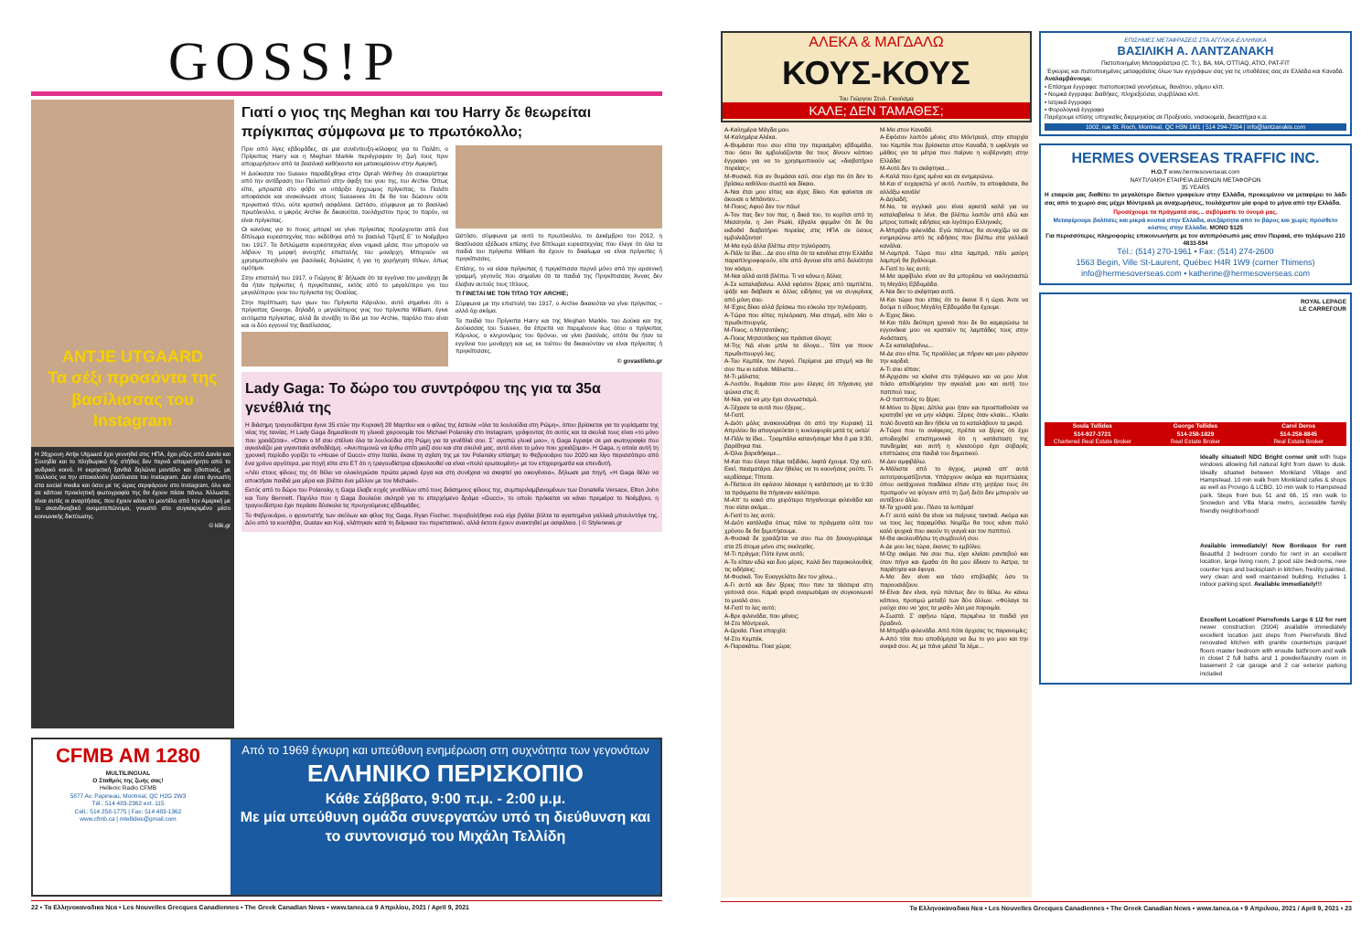GOSS!P
ANTJE UTGAARD
Τα σέξι προσόντα της βασίλισσας του Instagram
Η 26χρονη Antje Utgaard έχει γεννηθεί στις ΗΠΑ, έχει ρίζες από Δανία και Σουηδία και το πληθωρικό της στήθος δεν περνά απαρατήρητο από το ανδρικό κοινό. Η εκρηκτική ξανθιά δηλώνει μοντέλο και ηθοποιός, με πολλούς να την αποκαλούν βασίλισσα του Instagram. Δεν είναι άγνωστη στα social media και όσοι με τις ώρες σερφάρουν στο Instagram, όλο και σε κάποια προκλητική φωτογραφία της θα έχουν πέσει πάνω. Άλλωστε, είναι αυτές οι αναρτήσεις, που έχουν κάνει το μοντέλο από την Αμερική με το σκανδιναβικό ονοματεπώνυμο, γνωστό στο συγκεκριμένο μέσο κοινωνικής δικτύωσης.
© klik.gr
Γιατί ο γιος της Meghan και του Harry δε θεωρείται πρίγκιπας σύμφωνα με το πρωτόκολλο;
Πριν από λίγες εβδομάδες, σε μια συνέντευξη-κόλαφος για το Παλάτι, ο Πρίγκιπας Harry και η Meghan Markle περιέγραψαν τη ζωή τους πριν αποχωρήσουν από τα βασιλικά καθήκοντα και μετακομίσουν στην Αμερική.
Η Δούκισσα του Sussex παραδέχθηκε στην Oprah Winfrey ότι σοκαρίστηκε από την αντίδραση του Παλατιού στην άφιξη του γιου της, του Archie. Όπως είπε, μπροστά στο φόβο να υπάρξει έγχρωμος πρίγκιπας, το Παλάτι αποφάσισε και ανακοίνωσε στους Sussexes ότι δε θα του δώσουν ούτε πριγκιπικό τίτλο, ούτε κρατική ασφάλεια. Ωστόσο, σύμφωνα με το βασιλικό πρωτόκολλο, ο μικρός Archie δε δικαιούται, τουλάχιστον προς το παρόν, να είναι πρίγκιπας.
Οι κανόνες για το ποιος μπορεί να γίνει πρίγκιπας προέρχονται από ένα δίπλωμα ευρεσιτεχνίας που εκδόθηκε από το βασιλιά Τζορτζ Ε΄ το Νοέμβριο του 1917. Τα διπλώματα ευρεσιτεχνίας είναι νομικά μέσα, που μπορούν να λάβουν τη μορφή ανοιχτής επιστολής του μονάρχη. Μπορούν να χρησιμοποιηθούν για βασιλικές δηλώσεις ή για τη χορήγηση τίτλων, όπως ομότιμοι.
Στην επιστολή του 1917, ο Γιώργος Β' δήλωσε ότι τα εγγόνια του μονάρχη δε θα ήταν πρίγκιπες ή πριγκίπισσες, εκτός από το μεγαλύτερο γιο του μεγαλύτερου γιου του πρίγκιπα της Ουαλίας.
Στην περίπτωση των γιων του Πρίγκιπα Κάρολου, αυτό σημαίνει ότι ο πρίγκιπας George, δηλαδή ο μεγαλύτερος γιος του πρίγκιπα William, έγινε αυτόματα πρίγκιπας, αλλά δε συνέβη το ίδιο με τον Archie, παρόλο που είναι και οι δύο εγγονοί της Βασίλισσας.
Ωστόσο, σύμφωνα με αυτό το πρωτόκολλο, το Δεκέμβριο του 2012, η Βασίλισσα εξέδωσε επίσης ένα δίπλωμα ευρεσιτεχνίας που έλεγε ότι όλα τα παιδιά του πρίγκιπα William θα έχουν το δικαίωμα να είναι πρίγκιπες ή πριγκίπισσες.
Επίσης, το να είσαι πρίγκιπας ή πριγκίπισσα περνά μόνο από την αρσενική γραμμή, γεγονός που σημαίνει ότι τα παιδιά της Πριγκίπισσας Άννας δεν έλαβαν αυτούς τους τίτλους.
ΤΙ ΓΙΝΕΤΑΙ ΜΕ ΤΟΝ ΤΙΤΛΟ ΤΟΥ ARCHIE;
Σύμφωνα με την επιστολή του 1917, ο Archie δικαιούται να γίνει πρίγκιπας – αλλά όχι ακόμα.
Τα παιδιά του Πρίγκιπα Harry και της Meghan Markle, του Δούκα και της Δούκισσας του Sussex, θα έπρεπε να περιμένουν έως ότου ο πρίγκιπας Κάρολος, ο κληρονόμος του θρόνου, να γίνει βασιλιάς, οπότε θα ήταν τα εγγόνια του μονάρχη και ως εκ τούτου θα δικαιούνταν να είναι πρίγκιπες ή πριγκίπισσες.
© govastileto.gr
Lady Gaga: Το δώρο του συντρόφου της για τα 35α γενέθλιά της
Η διάσημη τραγουδίστρια έγινε 35 ετών την Κυριακή 28 Μαρτίου και ο φίλος της έστειλε «όλα τα λουλούδια στη Ρώμη», όπου βρίσκεται για τα γυρίσματα της νέας της ταινίας. Η Lady Gaga δημοσίευσε τη γλυκιά χειρονομία του Michael Polansky στο Instagram, γράφοντας ότι αυτός και τα σκυλιά τους είναι «το μόνο που χρειάζεται». «Όταν ο bf σου στέλνει όλα τα λουλούδια στη Ρώμη για τα γενέθλιά σου. Σ΄ αγαπώ γλυκέ μου», η Gaga έγραψε σε μια φωτογραφία που αγκαλιάζει μια γιγαντιαία ανθοδέσμη. «Ανυπομονώ να έρθω σπίτι μαζί σου και στα σκυλιά μας, αυτό είναι το μόνο που χρειάζομαι». Η Gaga, η οποία αυτή τη χρονική περίοδο γυρίζει το «House of Gucci» στην Ιταλία, έκανε τη σχέση της με τον Polansky επίσημη το Φεβρουάριο του 2020 και λίγο περισσότερο από ένα χρόνο αργότερα, μια πηγή είπε στο ET ότι η τραγουδίστρια εξακολουθεί να είναι «πολύ ερωτευμένη» με τον επιχειρηματία και επενδυτή.
«Λέει στους φίλους της ότι θέλει να ολοκληρώσει πρώτα μερικά έργα και στη συνέχεια να σκεφτεί για οικογένεια», δήλωσε μια πηγή. «Η Gaga θέλει να αποκτήσει παιδιά μια μέρα και βλέπει ένα μέλλον με τον Michael».
Εκτός από το δώρο του Polansky, η Gaga έλαβε ευχές γενεθλίων από τους διάσημους φίλους της, συμπεριλαμβανομένων των Donatella Versace, Elton John και Tony Bennett. Παρόλο που η Gaga δουλεύει σκληρά για το επερχόμενο δράμα «Gucci», το οποίο πρόκειται να κάνει πρεμιέρα το Νοέμβριο, η τραγουδίστρια έχει περάσει δύσκολα τις προηγούμενες εβδομάδες.
Το Φεβρουάριο, ο φροντιστής των σκύλων και φίλος της Gaga, Ryan Fischer, πυροβολήθηκε ενώ είχε βγάλει βόλτα τα αγαπημένα γαλλικά μπουλντόγκ της. Δύο από τα κουτάβια, Gustav και Koji, κλάπηκαν κατά τη διάρκεια του περιστατικού, αλλά έκτοτε έχουν ανακτηθεί με ασφάλεια. | © Stylenews.gr
CFMB AM 1280
MULTILINGUAL
Ο Σταθμός της ζωής σας!
Hellenic Radio CFMB
5877 Av. Papineau, Montréal, QC H2G 2W3
Tél.: 514 483-2362 ext. 115
Cell.: 514 258-1775 | Fax: 514 483-1362
www.cfmb.ca | mtellides@gmail.com
Από το 1969 έγκυρη και υπεύθυνη ενημέρωση στη συχνότητα των γεγονότων
ΕΛΛΗΝΙΚΟ ΠΕΡΙΣΚΟΠΙΟ
Κάθε Σάββατο, 9:00 π.μ. - 2:00 μ.μ.
Με μία υπεύθυνη ομάδα συνεργατών υπό τη διεύθυνση και το συντονισμό του Μιχάλη Τελλίδη
22 • Τα Ελληνοκαναδικα Νεα • Les Nouvelles Grecques Canadiennes • The Greek Canadian News • www.tanea.ca 9 Απριλίου, 2021 / April 9, 2021
ΑΛΕΚΑ & ΜΑΓΔΑΛΩ
ΚΟΥΣ-ΚΟΥΣ
Του Γιώργου Στυλ. Γκιούσμα
ΚΑΛΕ; ΔΕΝ ΤΑΜΑΘΕΣ;
Α-Καλημέρα Μάγδα μου.
Μ-Καλημέρα Αλέκα.
Α-Θυμάσαι που σου είπα την περασμένη εβδομάδα, που όσοι θα εμβολιάζονται θα τους δίνουν κάποιο έγγραφο για να το χρησιμοποιούν ως «διαβατήριο πορείας»;
Μ-Φυσικά. Και αν θυμάσαι εσύ, σου είχα πει ότι δεν το βρίσκω καθόλου σωστό και δίκαιο.
Α-Ναι έτσι μου είπες και είχες δίκιο. Και φαίνεται σε άκουσε ο Μπάιντεν...
Μ-Ποιος; Αφού δεν τον πάω!
Α-Τον πας δεν τον πας, η δικιά του, το κορίτσι από τη Μεσσηνία, η Jen Psaki, έβγαλε φιρμάνι ότι δε θα εκδοθεί διαβατήριο πορείας στις ΗΠΑ σε όσους εμβολιάζονται!
Μ-Μα εγώ άλλα βλέπω στην τηλεόραση.
Α-Πάλι τα ίδια... Δε σου είπα ότι τα κανάλια στην Ελλάδα παραπληροφορούν, είτε από άγνοια είτε από δολιότητα τον κόσμο.
Μ-Ναι αλλά αυτά βλέπω. Τι να κάνω η δόλια;
Α-Σε καταλαβαίνω. Αλλά εφόσον ξέρεις από ταμπλέτα, ψάξε και διάβασε κι άλλες ειδήσεις για να συγκρίνεις από μόνη σου.
Μ-Έχεις δίκιο αλλά βρίσκω πιο εύκολο την τηλεόραση.
Α-Τώρα που είπες τηλεόραση. Μια στιγμή, κάτι λέει ο πρωθυπουργός.
Μ-Ποιος, ο Μητσοτάκης;
Α-Ποιος Μητσοτάκης και πράσινα άλογα;
Μ-Της ΝΔ είναι μπλε τα άλογα... Τότε για ποιον πρωθυπουργό λες;
Α-Του Κεμπέκ, τον Λεγκό. Περίμενε μια στιγμή και θα σου πω κι εσένα. Μάλιστα...
Μ-Τι μάλιστα;
Α-Λοιπόν, θυμάσαι που μου έλεγες ότι πήγαινες για ψώνια στις 8;
Μ-Ναι, για να μην έχει συνωστισμό.
Α-Ξέχασε τα αυτά που ήξερες..
Μ-Γιατί;
Α-Διότι μόλις ανακοινώθηκε ότι από την Κυριακή 11 Απριλίου θα απαγορεύεται η κυκλοφορία μετά τις οκτώ!
Μ-Πάλι τα ίδια... Τραμπάλα κατανήσαμε! Μια 8 μια 9:30, βαρέθηκα πια.
Α-Όλοι βαρεθήκαμε...
Μ-Και που έλεγα πάμε ταξιδάκι, λεφτά έχουμε. Όχι εσύ. Εκεί, πεισματάρα. Δεν ήθελες να το κουνήσεις ρούπι. Τι κερδίσαμε; Τίποτα.
Α-Πίστευα ότι εφόσον λάσκαρε η κατάσταση με το 9:30 τα πράγματα θα πήγαιναν καλύτερα.
Μ-Απ' το κακό στο χειρότερο πηγαίνουμε φιλενάδα και που είσαι ακόμα...
Α-Γιατί το λες αυτό;
Μ-Διότι κατάλαβα όπως πάνε τα πράγματα ούτε του χρόνου δε θα ξεμυτήσουμε.
Α-Φυσικά δε χρειάζεται να σου πω ότι ξαναγυρίσαμε στα 25 άτομα μόνο στις εκκλησίες.
Μ-Τι πράγμα; Πότε έγινε αυτό;
Α-Το είπαν εδώ και δυο μέρες. Καλά δεν παρακολουθείς τις ειδήσεις;
Μ-Φυσικά. Τον Ευαγγελάτο δεν τον χάνω...
Α-Γι αυτό και δεν ξέρεις που παν τα τέσσερα στη γειτονιά σου. Καμιά φορά αναρωτιέμαι αν συγκοινωνεί το μυαλό σου.
Μ-Γιατί το λες αυτό;
Α-Βρε φιλενάδα, που μένεις;
Μ-Στο Μόντρεαλ.
Α-Ωραία. Ποια επαρχία;
Μ-Στο Κεμπέκ.
Α-Παρακάτω. Ποια χώρα;
Μ-Μα στον Καναδά.
Α-Εφόσον λοιπόν μένεις στο Μόντρεαλ, στην επαρχία του Κεμπέκ που βρίσκεται στον Καναδά, τι ωφέλησε να μάθεις για τα μέτρα που παίρνει η κυβέρνηση στην Ελλάδα;
Μ-Αυτό δεν το σκέφτηκα...
Α-Καλά που έχεις εμένα και σε ενημερώνω.
Μ-Και σ' ευχαριστώ γι' αυτό. Λοιπόν, το αποφάσισα, θα αλλάξω κανάλι!
Α-Δηλαδή;
Μ-Να, τα αγγλικά μου είναι αρκετά καλά για να καταλαβαίνω τι λένε. Θα βλέπω λοιπόν από εδώ και μπρος τοπικές ειδήσεις και λιγότερο Ελληνικές.
Α-Μπράβο φιλενάδα. Εγώ πάντως θα συνεχίζω να σε ενημερώνω από τις ειδήσεις που βλέπω στα γαλλικά κανάλια.
Μ-Λαμπρά. Τώρα που είπα λαμπρά, πάλι μαύρη λαμπρή θα βγάλουμε.
Α-Γιατί το λες αυτό;
Μ-Μα αμφίβολο είναι αν θα μπορέσω να εκκλησιαστώ τη Μεγάλη Εβδομάδα.
Α-Ναι δεν το σκέφτηκα αυτό.
Μ-Και τώρα που είπες ότι το έκανε 8 η ώρα. Άντε να δούμε τι είδους Μεγάλη Εβδομάδα θα έχουμε.
Α-Έχεις δίκιο.
Μ-Και πάλι δεύτερη χρονιά που δε θα καμαρώσω τα εγγονάκια μου να κρατούν τις λαμπάδες τους στην Ανάσταση.
Α-Σε καταλαβαίνω...
Μ-Δε σου είπα. Τις προάλλες με πήραν και μου ράγισαν την καρδιά.
Α-Τι σου είπαν;
Μ-Άρχισαν να κλαίνε στο τηλέφωνο και να μου λένε πόσο αποθύμησαν την αγκαλιά μου και αυτή του παππού τους.
Α-Ο παππούς το ξέρει;
Μ-Μόνο το ξέρει; Δίπλα μου ήταν και προσπαθούσε να κρατηθεί για να μην κλάψει. Ξέρεις όταν κλαίει... Κλαίει πολύ δυνατά και δεν ήθελε να το καταλάβουν τα μικρά.
Α-Τώρα που το ανέφερες, πρέπει να ξέρεις ότι έχει αποδειχθεί επιστημονικά ότι η κατάσταση της πανδημίας και αυτή η κλεισούρα έχει σοβαρές επιπτώσεις στα παιδιά του δημοτικού.
Μ-Δεν αμφιβάλω.
Α-Μάλιστα από το άγχος, μερικά απ' αυτά αυτοτραυματίζονται. Υπάρχουν ακόμα και περιπτώσεις όπου οκτάχρονα παιδάκια είπαν στη μητέρα τους ότι προτιμούν να φύγουν από τη ζωή διότι δεν μπορούν να αντέξουν άλλο.
Μ-Τα χρυσά μου. Πόσο τα λυπάμαι!
Α-Γι' αυτό καλό θα είναι να παίρνεις τακτικά. Ακόμα και να τους λες παραμύθια. Νομίζω θα τους κάνει πολύ καλό ψυχικά που ακούν τη γιαγιά και τον παππού.
Μ-Θα ακολουθήσω τη συμβουλή σου.
Α-Δε μου λες τώρα, έκανες το εμβόλιο;
Μ-Όχι ακόμα. Να σου πω, είχα κλείσει ραντεβού και όταν πήγα και έμαθα ότι θα μου έδιναν το Άστρα, τα παράτησα και έφυγα.
Α-Μα δεν είναι και τόσο επιβλαβές όσο το παρουσιάζουν.
Μ-Είναι δεν είναι, εγώ πάντως δεν το θέλω. Αν κάνω κάποιο, προτιμώ μεταξύ των δύο άλλων. «Φύλαγε τα ρούχα σου να 'χεις τα μισά» λέει μια παροιμία.
Α-Σωστά. Σ' αφήνω τώρα, περιμένω τα παιδιά για βραδινό.
Μ-Μπράβο φιλενάδα. Από πότε άρχισες τις παρανομίες;
Α-Από τότε που αποθύμησα να δω το γιο μου και την ανιψιά σου. Ας με πάνε μέσα! Τα λέμε...
ΕΠΙΣΗΜΕΣ ΜΕΤΑΦΡΑΣΕΙΣ ΣΤΑ ΑΓΓΛΙΚΑ-ΕΛΛΗΝΙΚΑ
ΒΑΣΙΛΙΚΗ Α. ΛΑΝΤΖΑΝΑΚΗ
Πιστοποιημένη Μεταφράστρια (C. Tr.), BA, MA, OTTIAQ, ATIO, PAT-FIT
Έγκυρες και πιστοποιημένες μεταφράσεις όλων των εγγράφων σας για τις υποθέσεις σας σε Ελλάδα και Καναδά.
Αναλαμβάνουμε:
• Επίσημα έγγραφα: πιστοποιητικά γεννήσεως, θανάτου, γάμου κλπ.
• Νομικά έγγραφα: διαθήκες, πληρεξούσια, συμβόλαια κλπ.
• Ιατρικά έγγραφα
• Φορολογικά έγγραφα
Παρέχουμε επίσης υπηρεσίες διερμηνείας σε Προξενείο, νοσοκομεία, δικαστήρια κ.α.
1002, rue St. Roch, Montreal, QC H3N 1M1 | 514 294-7204 | info@lantzanakis.com
HERMES OVERSEAS TRAFFIC INC.
H.O.T www.hermesoverseas.com
ΝΑΥΤΙΛΙΑΚΗ ΕΤΑΙΡΕΙΑ ΔΙΕΘΝΩΝ ΜΕΤΑΦΟΡΩΝ
35 YEARS
Η εταιρεία μας διαθέτει το μεγαλύτερο δίκτυο γραφείων στην Ελλάδα, προκειμένου να μεταφέρει το λάδι σας από το χωριό σας μέχρι Μόντρεαλ με αναχωρήσεις, τουλάχιστον μία φορά το μήνα από την Ελλάδα.
Προσέχουμε τα πράγματά σας... σεβόμαστε το όνομά μας.
Μεταφέρουμε βαλίτσες και μικρά κουτιά στην Ελλάδα, ανεξάρτητα από το βάρος και χωρίς πρόσθετο κόστος στην Ελλάδα. ΜΟΝΟ $125
Για περισσότερες πληροφορίες επικοινωνήστε με τον αντιπρόσωπό μας στον Πειραιά, στο τηλέφωνο 210 4833-594
Tél.: (514) 270-1961 • Fax: (514) 274-2600
1563 Begin, Ville St-Laurent, Québec H4R 1W9 (corner Thimens)
info@hermesoverseas.com • katherine@hermesoverseas.com
ROYAL LEPAGE
LE CARREFOUR
Soula Tellides
514-927-3721
Chartered Real Estate Broker
George Tellides
514-258-1829
Real Estate Broker
Carol Deros
514-258-8845
Real Estate Broker
Ideally situated! NDG Bright corner unit with huge windows allowing full natural light from dawn to dusk. Ideally situated between Monkland Village and Hampstead. 10 min walk from Monkland cafes & shops as well as Provigo & LCBO, 10 min walk to Hampstead park. Steps from bus 51 and 66, 15 min walk to Snowdon and Villa Maria metro, accessible family friendly neighborhood!
Available immediately! New Bordeaux for rent Beautiful 2 bedroom condo for rent in an excellent location, large living room, 2 good size bedrooms, new counter tops and backsplash in kitchen, freshly painted, very clean and well maintained building. Includes 1 indoor parking spot. Available immediately!!!
Excellent Location! Pierrefonds Large 6 1/2 for rent newer construction (2004) available immediately excellent location just steps from Pierrefonds Blvd renovated kitchen with granite countertops parquet floors master bedroom with ensuite bathroom and walk in closet 2 full baths and 1 powder/laundry room in basement 2 car garage and 2 car exterior parking included
Τα Ελληνοκαναδικα Νεα • Les Nouvelles Grecques Canadiennes • The Greek Canadian News • www.tanea.ca • 9 Απριλιου, 2021 / April 9, 2021 • 23